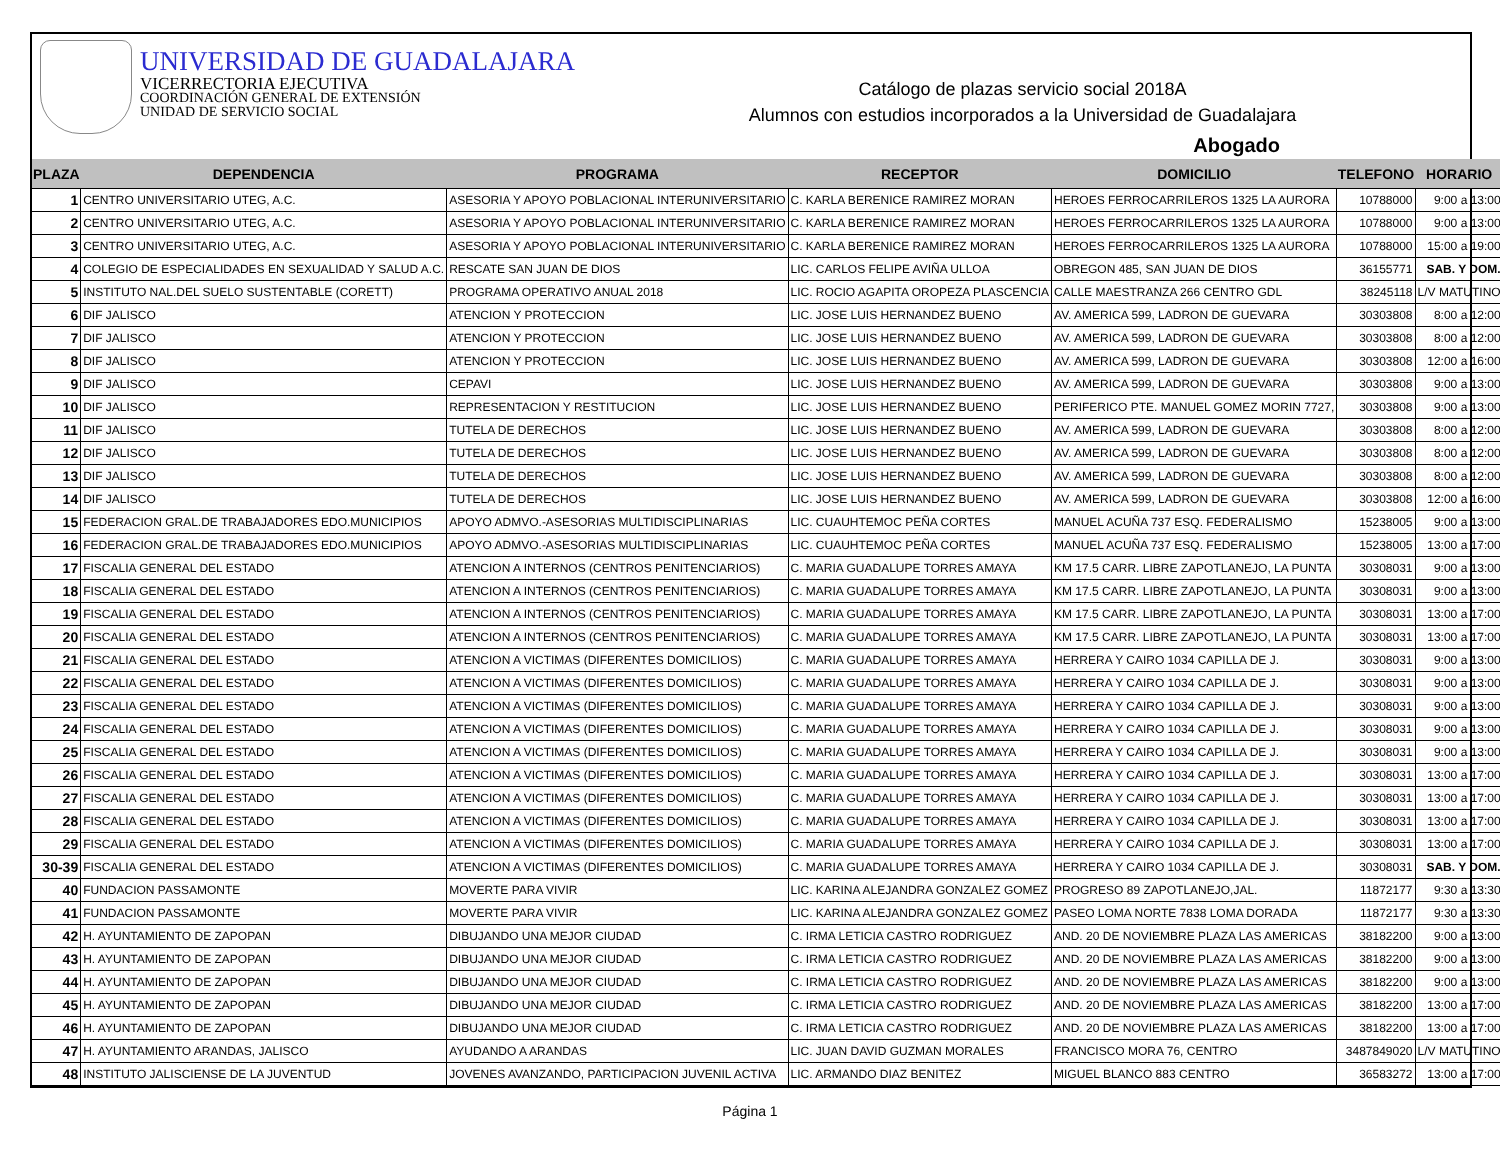UNIVERSIDAD DE GUADALAJARA
VICERRECTORIA EJECUTIVA
COORDINACIÓN GENERAL DE EXTENSIÓN
UNIDAD DE SERVICIO SOCIAL
Catálogo de plazas servicio social 2018A
Alumnos con estudios incorporados a la Universidad de Guadalajara
Abogado
| PLAZA | DEPENDENCIA | PROGRAMA | RECEPTOR | DOMICILIO | TELEFONO | HORARIO |
| --- | --- | --- | --- | --- | --- | --- |
| 1 | CENTRO UNIVERSITARIO UTEG, A.C. | ASESORIA Y APOYO POBLACIONAL INTERUNIVERSITARIO | C. KARLA BERENICE RAMIREZ MORAN | HEROES FERROCARRILEROS 1325 LA AURORA | 10788000 | 9:00 a 13:00 |
| 2 | CENTRO UNIVERSITARIO UTEG, A.C. | ASESORIA Y APOYO POBLACIONAL INTERUNIVERSITARIO | C. KARLA BERENICE RAMIREZ MORAN | HEROES FERROCARRILEROS 1325 LA AURORA | 10788000 | 9:00 a 13:00 |
| 3 | CENTRO UNIVERSITARIO UTEG, A.C. | ASESORIA Y APOYO POBLACIONAL INTERUNIVERSITARIO | C. KARLA BERENICE RAMIREZ MORAN | HEROES FERROCARRILEROS 1325 LA AURORA | 10788000 | 15:00 a 19:00 |
| 4 | COLEGIO DE ESPECIALIDADES EN SEXUALIDAD Y SALUD A.C. | RESCATE SAN JUAN DE DIOS | LIC. CARLOS FELIPE AVIÑA ULLOA | OBREGON 485, SAN JUAN DE DIOS | 36155771 | SAB. Y DOM. |
| 5 | INSTITUTO NAL.DEL SUELO SUSTENTABLE (CORETT) | PROGRAMA OPERATIVO ANUAL 2018 | LIC. ROCIO AGAPITA OROPEZA PLASCENCIA | CALLE MAESTRANZA 266 CENTRO GDL | 38245118 | L/V MATUTINO |
| 6 | DIF JALISCO | ATENCION Y PROTECCION | LIC. JOSE LUIS HERNANDEZ BUENO | AV. AMERICA 599, LADRON DE GUEVARA | 30303808 | 8:00 a 12:00 |
| 7 | DIF JALISCO | ATENCION Y PROTECCION | LIC. JOSE LUIS HERNANDEZ BUENO | AV. AMERICA 599, LADRON DE GUEVARA | 30303808 | 8:00 a 12:00 |
| 8 | DIF JALISCO | ATENCION Y PROTECCION | LIC. JOSE LUIS HERNANDEZ BUENO | AV. AMERICA 599, LADRON DE GUEVARA | 30303808 | 12:00 a 16:00 |
| 9 | DIF JALISCO | CEPAVI | LIC. JOSE LUIS HERNANDEZ BUENO | AV. AMERICA 599, LADRON DE GUEVARA | 30303808 | 9:00 a 13:00 |
| 10 | DIF JALISCO | REPRESENTACION Y RESTITUCION | LIC. JOSE LUIS HERNANDEZ BUENO | PERIFERICO PTE. MANUEL GOMEZ MORIN 7727, | 30303808 | 9:00 a 13:00 |
| 11 | DIF JALISCO | TUTELA DE DERECHOS | LIC. JOSE LUIS HERNANDEZ BUENO | AV. AMERICA 599, LADRON DE GUEVARA | 30303808 | 8:00 a 12:00 |
| 12 | DIF JALISCO | TUTELA DE DERECHOS | LIC. JOSE LUIS HERNANDEZ BUENO | AV. AMERICA 599, LADRON DE GUEVARA | 30303808 | 8:00 a 12:00 |
| 13 | DIF JALISCO | TUTELA DE DERECHOS | LIC. JOSE LUIS HERNANDEZ BUENO | AV. AMERICA 599, LADRON DE GUEVARA | 30303808 | 8:00 a 12:00 |
| 14 | DIF JALISCO | TUTELA DE DERECHOS | LIC. JOSE LUIS HERNANDEZ BUENO | AV. AMERICA 599, LADRON DE GUEVARA | 30303808 | 12:00 a 16:00 |
| 15 | FEDERACION GRAL.DE TRABAJADORES EDO.MUNICIPIOS | APOYO ADMVO.-ASESORIAS MULTIDISCIPLINARIAS | LIC. CUAUHTEMOC PEÑA CORTES | MANUEL ACUÑA 737 ESQ. FEDERALISMO | 15238005 | 9:00 a 13:00 |
| 16 | FEDERACION GRAL.DE TRABAJADORES EDO.MUNICIPIOS | APOYO ADMVO.-ASESORIAS MULTIDISCIPLINARIAS | LIC. CUAUHTEMOC PEÑA CORTES | MANUEL ACUÑA 737 ESQ. FEDERALISMO | 15238005 | 13:00 a 17:00 |
| 17 | FISCALIA GENERAL DEL ESTADO | ATENCION A INTERNOS (CENTROS PENITENCIARIOS) | C. MARIA GUADALUPE TORRES AMAYA | KM 17.5 CARR. LIBRE ZAPOTLANEJO, LA PUNTA | 30308031 | 9:00 a 13:00 |
| 18 | FISCALIA GENERAL DEL ESTADO | ATENCION A INTERNOS (CENTROS PENITENCIARIOS) | C. MARIA GUADALUPE TORRES AMAYA | KM 17.5 CARR. LIBRE ZAPOTLANEJO, LA PUNTA | 30308031 | 9:00 a 13:00 |
| 19 | FISCALIA GENERAL DEL ESTADO | ATENCION A INTERNOS (CENTROS PENITENCIARIOS) | C. MARIA GUADALUPE TORRES AMAYA | KM 17.5 CARR. LIBRE ZAPOTLANEJO, LA PUNTA | 30308031 | 13:00 a 17:00 |
| 20 | FISCALIA GENERAL DEL ESTADO | ATENCION A INTERNOS (CENTROS PENITENCIARIOS) | C. MARIA GUADALUPE TORRES AMAYA | KM 17.5 CARR. LIBRE ZAPOTLANEJO, LA PUNTA | 30308031 | 13:00 a 17:00 |
| 21 | FISCALIA GENERAL DEL ESTADO | ATENCION A VICTIMAS (DIFERENTES DOMICILIOS) | C. MARIA GUADALUPE TORRES AMAYA | HERRERA Y CAIRO 1034 CAPILLA DE J. | 30308031 | 9:00 a 13:00 |
| 22 | FISCALIA GENERAL DEL ESTADO | ATENCION A VICTIMAS (DIFERENTES DOMICILIOS) | C. MARIA GUADALUPE TORRES AMAYA | HERRERA Y CAIRO 1034 CAPILLA DE J. | 30308031 | 9:00 a 13:00 |
| 23 | FISCALIA GENERAL DEL ESTADO | ATENCION A VICTIMAS (DIFERENTES DOMICILIOS) | C. MARIA GUADALUPE TORRES AMAYA | HERRERA Y CAIRO 1034 CAPILLA DE J. | 30308031 | 9:00 a 13:00 |
| 24 | FISCALIA GENERAL DEL ESTADO | ATENCION A VICTIMAS (DIFERENTES DOMICILIOS) | C. MARIA GUADALUPE TORRES AMAYA | HERRERA Y CAIRO 1034 CAPILLA DE J. | 30308031 | 9:00 a 13:00 |
| 25 | FISCALIA GENERAL DEL ESTADO | ATENCION A VICTIMAS (DIFERENTES DOMICILIOS) | C. MARIA GUADALUPE TORRES AMAYA | HERRERA Y CAIRO 1034 CAPILLA DE J. | 30308031 | 9:00 a 13:00 |
| 26 | FISCALIA GENERAL DEL ESTADO | ATENCION A VICTIMAS (DIFERENTES DOMICILIOS) | C. MARIA GUADALUPE TORRES AMAYA | HERRERA Y CAIRO 1034 CAPILLA DE J. | 30308031 | 13:00 a 17:00 |
| 27 | FISCALIA GENERAL DEL ESTADO | ATENCION A VICTIMAS (DIFERENTES DOMICILIOS) | C. MARIA GUADALUPE TORRES AMAYA | HERRERA Y CAIRO 1034 CAPILLA DE J. | 30308031 | 13:00 a 17:00 |
| 28 | FISCALIA GENERAL DEL ESTADO | ATENCION A VICTIMAS (DIFERENTES DOMICILIOS) | C. MARIA GUADALUPE TORRES AMAYA | HERRERA Y CAIRO 1034 CAPILLA DE J. | 30308031 | 13:00 a 17:00 |
| 29 | FISCALIA GENERAL DEL ESTADO | ATENCION A VICTIMAS (DIFERENTES DOMICILIOS) | C. MARIA GUADALUPE TORRES AMAYA | HERRERA Y CAIRO 1034 CAPILLA DE J. | 30308031 | 13:00 a 17:00 |
| 30-39 | FISCALIA GENERAL DEL ESTADO | ATENCION A VICTIMAS (DIFERENTES DOMICILIOS) | C. MARIA GUADALUPE TORRES AMAYA | HERRERA Y CAIRO 1034 CAPILLA DE J. | 30308031 | SAB. Y DOM. |
| 40 | FUNDACION PASSAMONTE | MOVERTE PARA VIVIR | LIC. KARINA ALEJANDRA GONZALEZ GOMEZ | PROGRESO 89 ZAPOTLANEJO,JAL. | 11872177 | 9:30 a 13:30 |
| 41 | FUNDACION PASSAMONTE | MOVERTE PARA VIVIR | LIC. KARINA ALEJANDRA GONZALEZ GOMEZ | PASEO LOMA NORTE 7838 LOMA DORADA | 11872177 | 9:30 a 13:30 |
| 42 | H. AYUNTAMIENTO DE ZAPOPAN | DIBUJANDO UNA MEJOR CIUDAD | C. IRMA LETICIA CASTRO RODRIGUEZ | AND. 20 DE NOVIEMBRE PLAZA LAS AMERICAS | 38182200 | 9:00 a 13:00 |
| 43 | H. AYUNTAMIENTO DE ZAPOPAN | DIBUJANDO UNA MEJOR CIUDAD | C. IRMA LETICIA CASTRO RODRIGUEZ | AND. 20 DE NOVIEMBRE PLAZA LAS AMERICAS | 38182200 | 9:00 a 13:00 |
| 44 | H. AYUNTAMIENTO DE ZAPOPAN | DIBUJANDO UNA MEJOR CIUDAD | C. IRMA LETICIA CASTRO RODRIGUEZ | AND. 20 DE NOVIEMBRE PLAZA LAS AMERICAS | 38182200 | 9:00 a 13:00 |
| 45 | H. AYUNTAMIENTO DE ZAPOPAN | DIBUJANDO UNA MEJOR CIUDAD | C. IRMA LETICIA CASTRO RODRIGUEZ | AND. 20 DE NOVIEMBRE PLAZA LAS AMERICAS | 38182200 | 13:00 a 17:00 |
| 46 | H. AYUNTAMIENTO DE ZAPOPAN | DIBUJANDO UNA MEJOR CIUDAD | C. IRMA LETICIA CASTRO RODRIGUEZ | AND. 20 DE NOVIEMBRE PLAZA LAS AMERICAS | 38182200 | 13:00 a 17:00 |
| 47 | H. AYUNTAMIENTO ARANDAS, JALISCO | AYUDANDO A ARANDAS | LIC. JUAN DAVID GUZMAN MORALES | FRANCISCO MORA 76, CENTRO | 3487849020 | L/V MATUTINO |
| 48 | INSTITUTO JALISCIENSE DE LA JUVENTUD | JOVENES AVANZANDO, PARTICIPACION JUVENIL ACTIVA | LIC. ARMANDO DIAZ BENITEZ | MIGUEL BLANCO 883 CENTRO | 36583272 | 13:00 a 17:00 |
Página 1